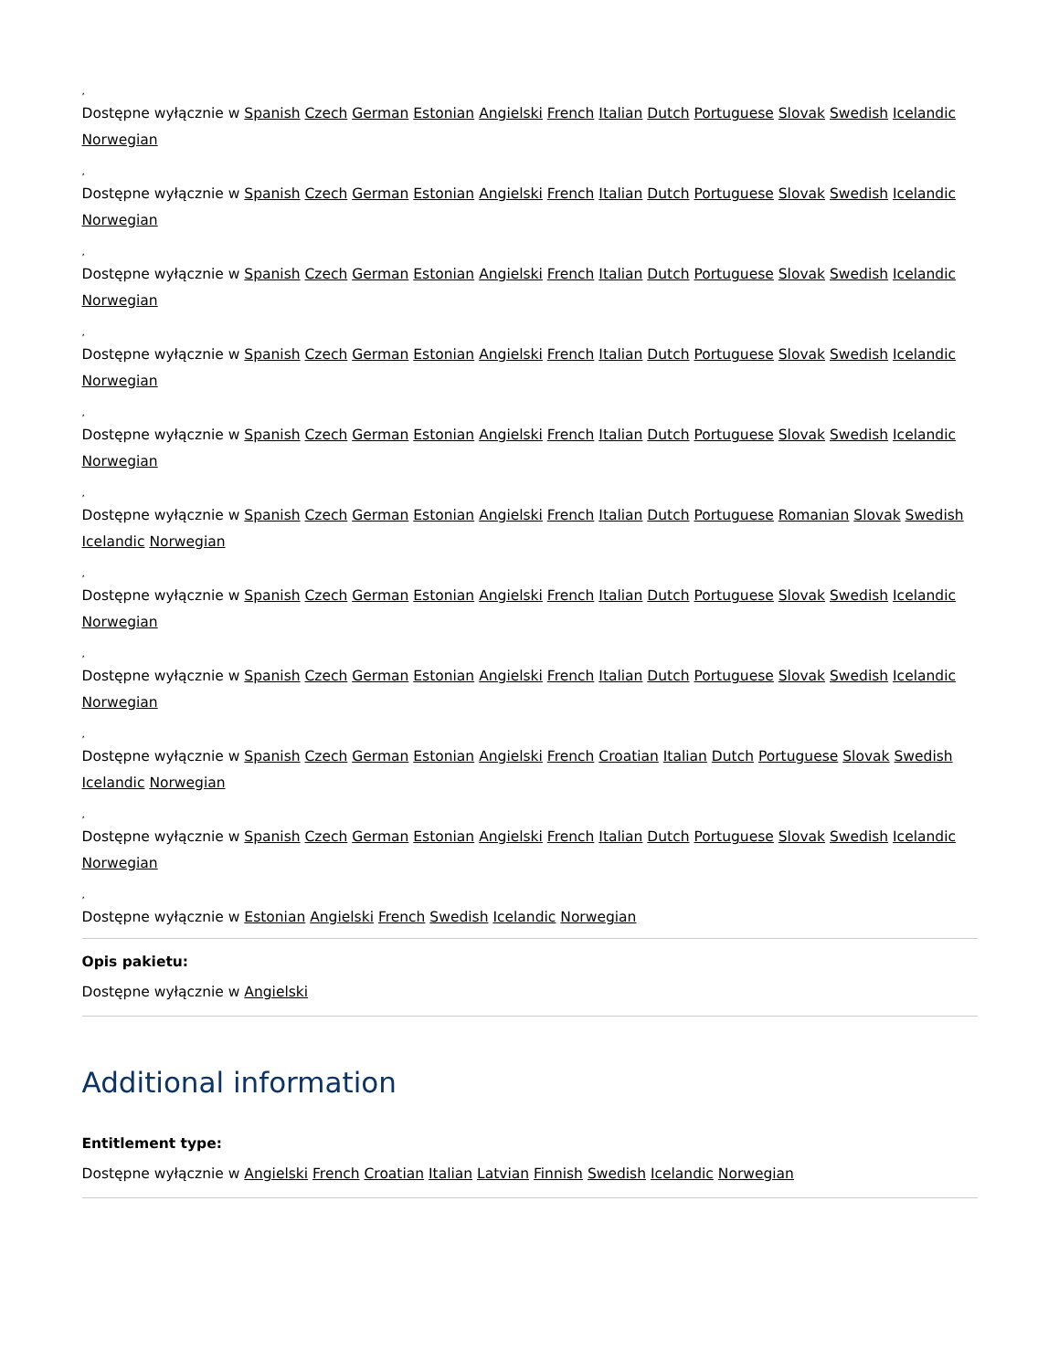,
Dostępne wyłącznie w Spanish Czech German Estonian Angielski French Italian Dutch Portuguese Slovak Swedish Icelandic Norwegian
,
Dostępne wyłącznie w Spanish Czech German Estonian Angielski French Italian Dutch Portuguese Slovak Swedish Icelandic Norwegian
,
Dostępne wyłącznie w Spanish Czech German Estonian Angielski French Italian Dutch Portuguese Slovak Swedish Icelandic Norwegian
,
Dostępne wyłącznie w Spanish Czech German Estonian Angielski French Italian Dutch Portuguese Slovak Swedish Icelandic Norwegian
,
Dostępne wyłącznie w Spanish Czech German Estonian Angielski French Italian Dutch Portuguese Slovak Swedish Icelandic Norwegian
,
Dostępne wyłącznie w Spanish Czech German Estonian Angielski French Italian Dutch Portuguese Romanian Slovak Swedish Icelandic Norwegian
,
Dostępne wyłącznie w Spanish Czech German Estonian Angielski French Italian Dutch Portuguese Slovak Swedish Icelandic Norwegian
,
Dostępne wyłącznie w Spanish Czech German Estonian Angielski French Italian Dutch Portuguese Slovak Swedish Icelandic Norwegian
,
Dostępne wyłącznie w Spanish Czech German Estonian Angielski French Croatian Italian Dutch Portuguese Slovak Swedish Icelandic Norwegian
,
Dostępne wyłącznie w Spanish Czech German Estonian Angielski French Italian Dutch Portuguese Slovak Swedish Icelandic Norwegian
,
Dostępne wyłącznie w Estonian Angielski French Swedish Icelandic Norwegian
Opis pakietu:
Dostępne wyłącznie w Angielski
Additional information
Entitlement type:
Dostępne wyłącznie w Angielski French Croatian Italian Latvian Finnish Swedish Icelandic Norwegian